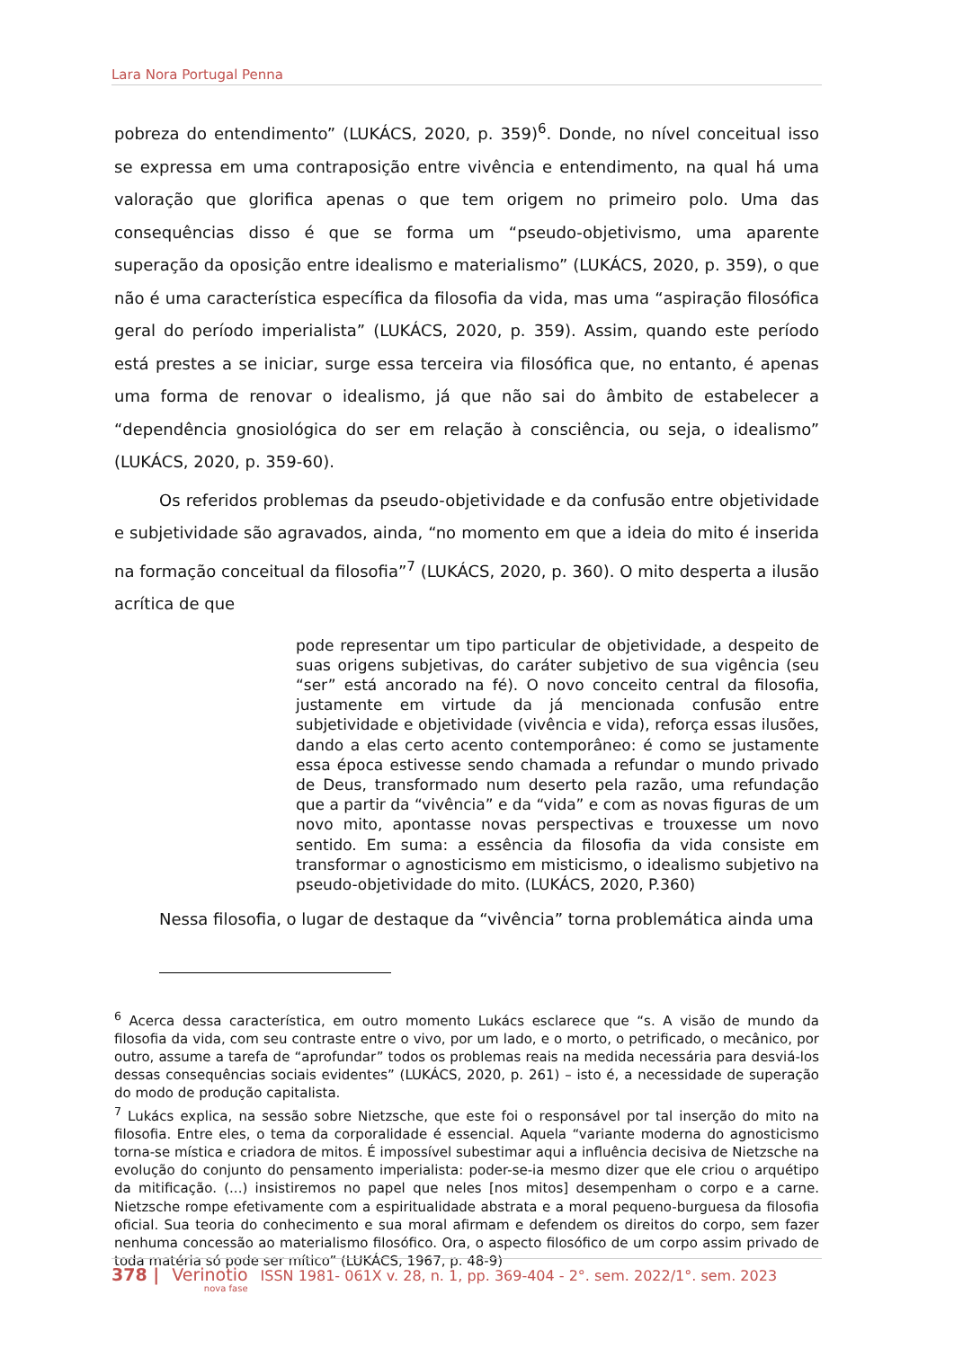Lara Nora Portugal Penna
pobreza do entendimento” (LUKÁCS, 2020, p. 359)<sup>6</sup>. Donde, no nível conceitual isso se expressa em uma contraposição entre vivência e entendimento, na qual há uma valoração que glorifica apenas o que tem origem no primeiro polo. Uma das consequências disso é que se forma um “pseudo-objetivismo, uma aparente superação da oposição entre idealismo e materialismo” (LUKÁCS, 2020, p. 359), o que não é uma característica específica da filosofia da vida, mas uma “aspiração filosófica geral do período imperialista” (LUKÁCS, 2020, p. 359). Assim, quando este período está prestes a se iniciar, surge essa terceira via filosófica que, no entanto, é apenas uma forma de renovar o idealismo, já que não sai do âmbito de estabelecer a “dependência gnosiológica do ser em relação à consciência, ou seja, o idealismo” (LUKÁCS, 2020, p. 359-60).
Os referidos problemas da pseudo-objetividade e da confusão entre objetividade e subjetividade são agravados, ainda, “no momento em que a ideia do mito é inserida na formação conceitual da filosofia”<sup>7</sup> (LUKÁCS, 2020, p. 360). O mito desperta a ilusão acrítica de que
pode representar um tipo particular de objetividade, a despeito de suas origens subjetivas, do caráter subjetivo de sua vigência (seu “ser” está ancorado na fé). O novo conceito central da filosofia, justamente em virtude da já mencionada confusão entre subjetividade e objetividade (vivência e vida), reforça essas ilusões, dando a elas certo acento contemporâneo: é como se justamente essa época estivesse sendo chamada a refundar o mundo privado de Deus, transformado num deserto pela razão, uma refundação que a partir da “vivência” e da “vida” e com as novas figuras de um novo mito, apontasse novas perspectivas e trouxesse um novo sentido. Em suma: a essência da filosofia da vida consiste em transformar o agnosticismo em misticismo, o idealismo subjetivo na pseudo-objetividade do mito. (LUKÁCS, 2020, P.360)
Nessa filosofia, o lugar de destaque da “vivência” torna problemática ainda uma
<sup>6</sup> Acerca dessa característica, em outro momento Lukács esclarece que “s. A visão de mundo da filosofia da vida, com seu contraste entre o vivo, por um lado, e o morto, o petrificado, o mecânico, por outro, assume a tarefa de “aprofundar” todos os problemas reais na medida necessária para desviá-los dessas consequências sociais evidentes” (LUKÁCS, 2020, p. 261) – isto é, a necessidade de superação do modo de produção capitalista.
<sup>7</sup> Lukács explica, na sessão sobre Nietzsche, que este foi o responsável por tal inserção do mito na filosofia. Entre eles, o tema da corporalidade é essencial. Aquela “variante moderna do agnosticismo torna-se mística e criadora de mitos. É impossível subestimar aqui a influência decisiva de Nietzsche na evolução do conjunto do pensamento imperialista: poder-se-ia mesmo dizer que ele criou o arquétipo da mitificação. (...) insistiremos no papel que neles [nos mitos] desempenham o corpo e a carne. Nietzsche rompe efetivamente com a espiritualidade abstrata e a moral pequeno-burguesa da filosofia oficial. Sua teoria do conhecimento e sua moral afirmam e defendem os direitos do corpo, sem fazer nenhuma concessão ao materialismo filosófico. Ora, o aspecto filosófico de um corpo assim privado de toda matéria só pode ser mítico” (LUKÁCS, 1967, p. 48-9)
378 | Verinotio
nova fase ISSN 1981- 061X v. 28, n. 1, pp. 369-404 - 2°. sem. 2022/1°. sem. 2023